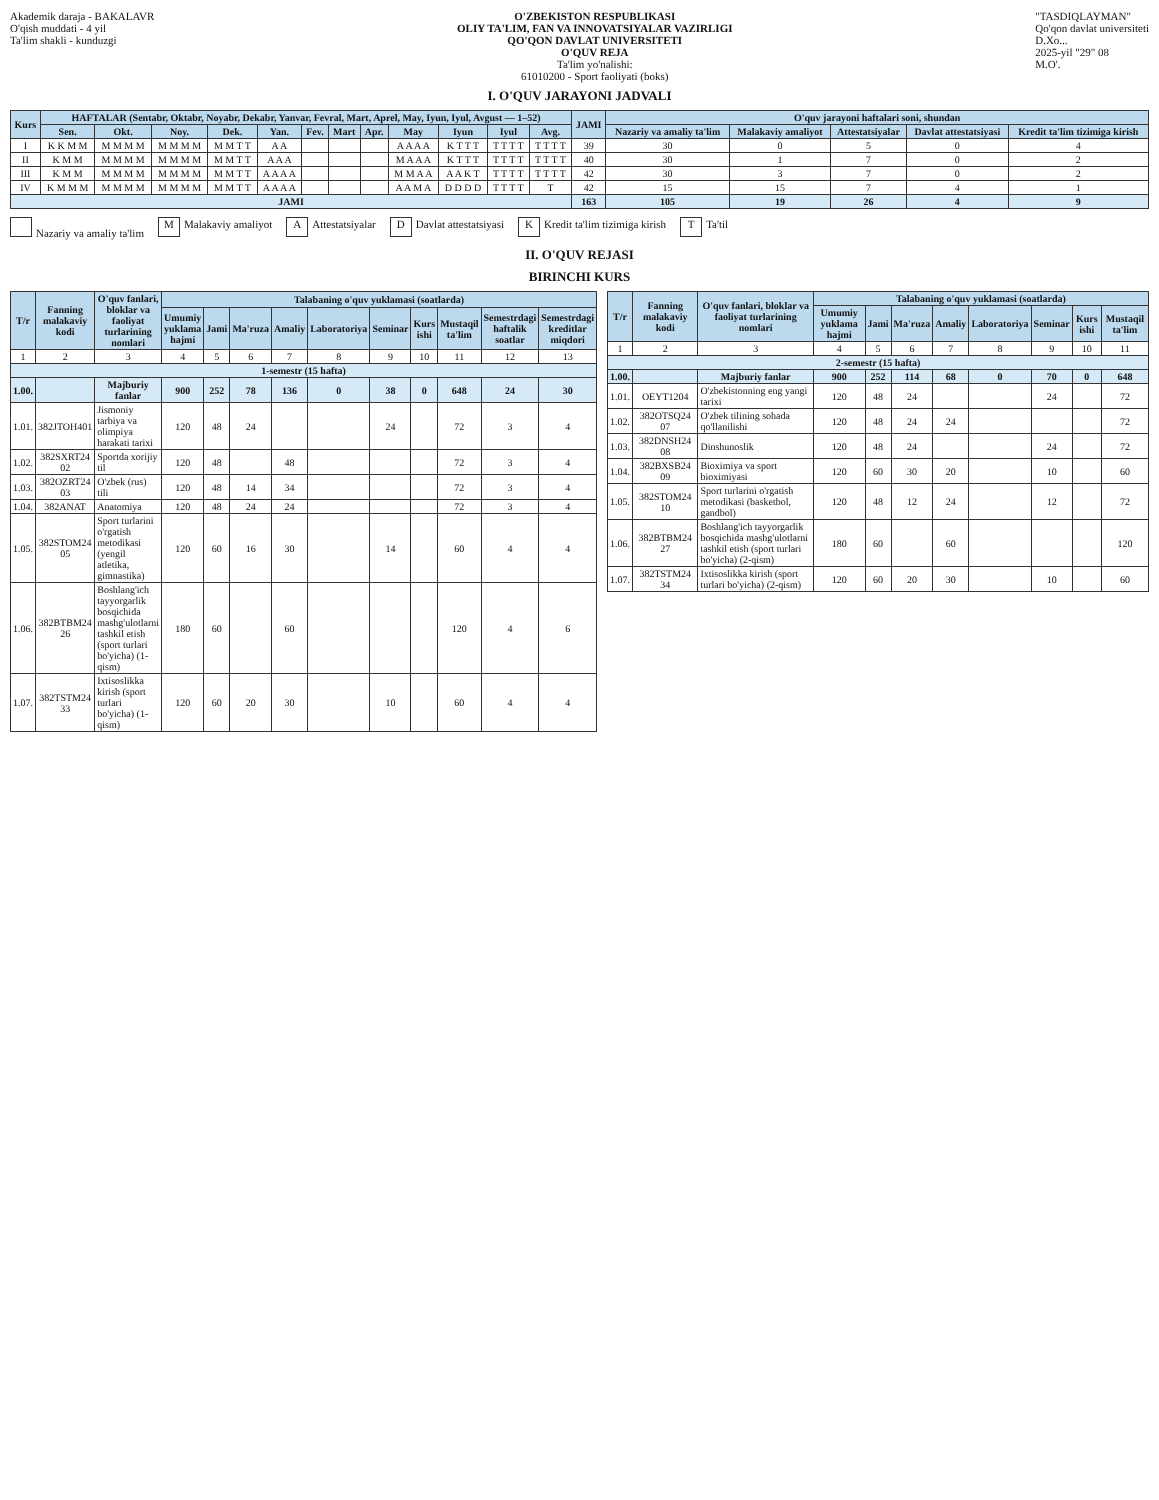Akademik daraja - BAKALAVR
O'qish muddati - 4 yil
Ta'lim shakli - kunduzgi
O'ZBEKISTON RESPUBLIKASI
OLIY TA'LIM, FAN VA INNOVATSIYALAR VAZIRLIGI
QO'QON DAVLAT UNIVERSITETI
O'QUV REJA
Ta'lim yo'nalishi:
61010200 - Sport faoliyati (boks)
"TASDIQLAYMAN"
Qo'qon davlat universiteti
D.Xo...
2025-yil "29" 08
M.O'.
I. O'QUV JARAYONI JADVALI
| Kurs | HAFTALAR (Sentabr, Oktabr, Noyabr, Dekabr, Yanvar, Fevral, Mart, Aprel, May, Iyun, Iyul, Avgust — 1–52) | | | | | | | | | | | | JAMI | O'quv jarayoni haftalari soni, shundan | | | | |
| --- | --- | --- | --- | --- | --- | --- | --- | --- | --- | --- | --- | --- | --- | --- | --- | --- | --- | --- |
| | Sen. | Okt. | Noy. | Dek. | Yan. | Fev. | Mart | Apr. | May | Iyun | Iyul | Avg. | | Nazariy va amaliy ta'lim | Malakaviy amaliyot | Attestatsiyalar | Davlat attestatsiyasi | Kredit ta'lim tizimiga kirish |
| I | K K M M | M M M M | M M M M | M M T T | A A | | | | A A A A | K T T T | T T T T | T T T T | 39 | 30 | 0 | 5 | 0 | 4 |
| II | K M M | M M M M | M M M M | M M T T | A A A | | | | M A A A | K T T T | T T T T | T T T T | 40 | 30 | 1 | 7 | 0 | 2 |
| III | K M M | M M M M | M M M M | M M T T | A A A A | | | | M M A A | A A K T | T T T T | T T T T | 42 | 30 | 3 | 7 | 0 | 2 |
| IV | K M M M | M M M M | M M M M | M M T T | A A A A | | | | A A M A | D D D D | T T T T | T | 42 | 15 | 15 | 7 | 4 | 1 |
| JAMI | | | | | | | | | | | | | 163 | 105 | 19 | 26 | 4 | 9 |
Nazariy va amaliy ta'lim M Malakaviy amaliyot A Attestatsiyalar D Davlat attestatsiyasi K Kredit ta'lim tizimiga kirish T Ta'til
II. O'QUV REJASI
BIRINCHI KURS
| T/r | Fanning malakaviy kodi | O'quv fanlari, bloklar va faoliyat turlarining nomlari | Talabaning o'quv yuklamasi (soatlarda) | | | | | | | | | |
| --- | --- | --- | --- | --- | --- | --- | --- | --- | --- | --- | --- | --- |
| | | | Umumiy yuklama hajmi | Jami | Ma'ruza | Amaliy | Laboratoriya | Seminar | Kurs ishi | Mustaqil ta'lim | Semestrdagi haftalik soatlar | Semestrdagi kreditlar miqdori |
| 1 | 2 | 3 | 4 | 5 | 6 | 7 | 8 | 9 | 10 | 11 | 12 | 13 |
| 1-semestr (15 hafta) | | | | | | | | | | | | |
| 1.00. | | Majburiy fanlar | 900 | 252 | 78 | 136 | 0 | 38 | 0 | 648 | 24 | 30 |
| 1.01. | 382JTOH401 | Jismoniy tarbiya va olimpiya harakati tarixi | 120 | 48 | 24 | | | 24 | | 72 | 3 | 4 |
| 1.02. | 382SXRT24 02 | Sportda xorijiy til | 120 | 48 | | 48 | | | | 72 | 3 | 4 |
| 1.03. | 382OZRT24 03 | O'zbek (rus) tili | 120 | 48 | 14 | 34 | | | | 72 | 3 | 4 |
| 1.04. | 382ANAT | Anatomiya | 120 | 48 | 24 | 24 | | | | 72 | 3 | 4 |
| 1.05. | 382STOM24 05 | Sport turlarini o'rgatish metodikasi (yengil atletika, gimnastika) | 120 | 60 | 16 | 30 | | 14 | | 60 | 4 | 4 |
| 1.06. | 382BTBM24 26 | Boshlang'ich tayyorgarlik bosqichida mashg'ulotlarni tashkil etish (sport turlari bo'yicha) (1-qism) | 180 | 60 | | 60 | | | | 120 | 4 | 6 |
| 1.07. | 382TSTM24 33 | Ixtisoslikka kirish (sport turlari bo'yicha) (1-qism) | 120 | 60 | 20 | 30 | | 10 | | 60 | 4 | 4 |
| T/r | Fanning malakaviy kodi | O'quv fanlari, bloklar va faoliyat turlarining nomlari | Talabaning o'quv yuklamasi (soatlarda) | | | | | | | |
| --- | --- | --- | --- | --- | --- | --- | --- | --- | --- | --- |
| | | | Umumiy yuklama hajmi | Jami | Ma'ruza | Amaliy | Laboratoriya | Seminar | Kurs ishi | Mustaqil ta'lim |
| 1 | 2 | 3 | 4 | 5 | 6 | 7 | 8 | 9 | 10 | 11 |
| 2-semestr (15 hafta) | | | | | | | | | | |
| 1.00. | | Majburiy fanlar | 900 | 252 | 114 | 68 | 0 | 70 | 0 | 648 |
| 1.01. | OEYT1204 | O'zbekistonning eng yangi tarixi | 120 | 48 | 24 | | | 24 | | 72 |
| 1.02. | 382OTSQ24 07 | O'zbek tilining sohada qo'llanilishi | 120 | 48 | 24 | 24 | | | | 72 |
| 1.03. | 382DNSH24 08 | Dinshunoslik | 120 | 48 | 24 | | | 24 | | 72 |
| 1.04. | 382BXSB24 09 | Bioximiya va sport bioximiyasi | 120 | 60 | 30 | 20 | | 10 | | 60 |
| 1.05. | 382STOM24 10 | Sport turlarini o'rgatish metodikasi (basketbol, gandbol) | 120 | 48 | 12 | 24 | | 12 | | 72 |
| 1.06. | 382BTBM24 27 | Boshlang'ich tayyorgarlik bosqichida mashg'ulotlarni tashkil etish (sport turlari bo'yicha) (2-qism) | 180 | 60 | | 60 | | | | 120 |
| 1.07. | 382TSTM24 34 | Ixtisoslikka kirish (sport turlari bo'yicha) (2-qism) | 120 | 60 | 20 | 30 | | 10 | | 60 |